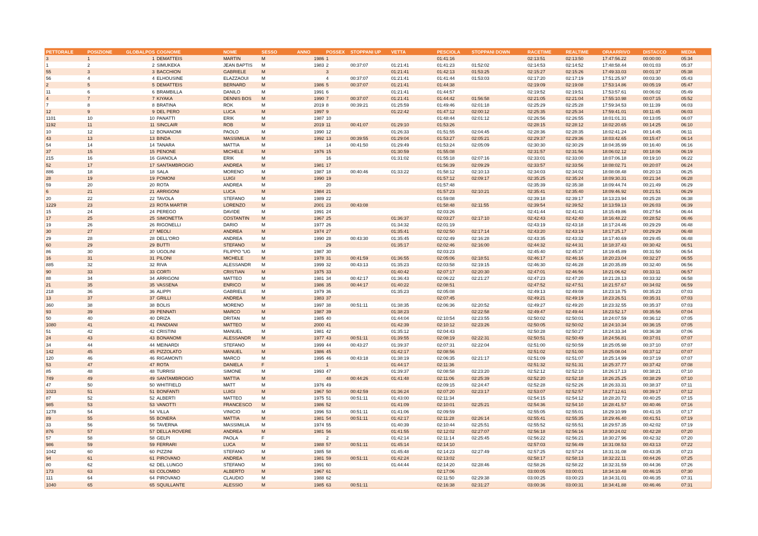| PETTORALE | POSIZIONE | GLOBALPOS | COGNOME | NOME | SESSO | ANNO | POSSEX | STOPPANI UP | VETTA | PESCIOLA | STOPPANI DOWN | RACETIME | REALTIME | ORAARRIVO | DISTACCO | MEDIA |
| --- | --- | --- | --- | --- | --- | --- | --- | --- | --- | --- | --- | --- | --- | --- | --- | --- |
| 3 | 1 | 1 | DEMATTEIS | MARTIN | M | 1986 | 1 | | | 01:41:16 | | 02:13:51 | 02:13:50 | 17:47:56.22 | 00:00:00 | 05:34 |
| 1 | 2 | 2 | SIMUKEKA | JEAN BAPTIS | M | 1983 | 2 | 00:37:07 | 01:21:41 | 01:41:23 | 01:52:02 | 02:14:53 | 02:14:52 | 17:48:58.44 | 00:01:03 | 05:37 |
| 55 | 3 | 3 | BACCHION | GABRIELE | M | | 3 | | 01:21:41 | 01:42:13 | 01:53:25 | 02:15:27 | 02:15:26 | 17:49:33.03 | 00:01:37 | 05:38 |
| 56 | 4 | 4 | ELHOUSINE | ELAZZAOUI | M | | 4 | 00:37:07 | 01:21:41 | 01:41:44 | 01:53:03 | 02:17:20 | 02:17:19 | 17:51:25.97 | 00:03:30 | 05:43 |
| 2 | 5 | 5 | DEMATTEIS | BERNARD | M | 1986 | 5 | 00:37:07 | 01:21:41 | 01:44:38 | | 02:19:09 | 02:19:08 | 17:53:14.86 | 00:05:19 | 05:47 |
| 11 | 6 | 6 | BRAMBILLA | DANILO | M | 1991 | 6 | | 01:21:41 | 01:44:57 | | 02:19:52 | 02:19:51 | 17:53:57.61 | 00:06:02 | 05:49 |
| 4 | 7 | 7 | KIYAKA | DENNIS BOS | M | 1990 | 7 | 00:37:07 | 01:21:41 | 01:44:42 | 01:56:58 | 02:21:05 | 02:21:04 | 17:55:10.98 | 00:07:15 | 05:52 |
| 7 | 8 | 8 | BRATINA | ROK | M | 2019 | 8 | 00:39:21 | 01:25:59 | 01:49:46 | 02:01:18 | 02:25:29 | 02:25:28 | 17:59:34.53 | 00:11:39 | 06:03 |
| 12 | 9 | 9 | DEL PERO | LUCA | M | 1997 | 9 | | 01:22:42 | 01:47:12 | 02:00:12 | 02:25:35 | 02:25:34 | 17:59:41.01 | 00:11:45 | 06:03 |
| 1101 | 10 | 10 | PANATTI | ERIK | M | 1987 | 10 | | | 01:48:44 | 02:01:12 | 02:26:56 | 02:26:55 | 18:01:01.31 | 00:13:05 | 06:07 |
| 1192 | 11 | 11 | SINCLAIR | ROB | M | 2019 | 11 | 00:41:07 | 01:29:10 | 01:53:26 | | 02:28:15 | 02:28:12 | 18:02:20.65 | 00:14:25 | 06:10 |
| 10 | 12 | 12 | BONANOMI | PAOLO | M | 1990 | 12 | | 01:26:33 | 01:51:55 | 02:04:45 | 02:28:36 | 02:28:35 | 18:02:41.24 | 00:14:45 | 06:11 |
| 43 | 13 | 13 | BINDA | MASSIMILIA | M | 1992 | 13 | 00:39:55 | 01:29:04 | 01:53:27 | 02:05:21 | 02:29:37 | 02:29:36 | 18:03:42.65 | 00:15:47 | 06:14 |
| 54 | 14 | 14 | TANARA | MATTIA | M | | 14 | 00:41:50 | 01:29:49 | 01:53:24 | 02:05:09 | 02:30:30 | 02:30:29 | 18:04:35.99 | 00:16:40 | 06:16 |
| 37 | 15 | 15 | PENONE | MICHELE | M | 1976 | 15 | | 01:30:59 | 01:55:08 | | 02:31:57 | 02:31:56 | 18:06:02.12 | 00:18:06 | 06:19 |
| 215 | 16 | 16 | GIANOLA | ERIK | M | | 16 | | 01:31:02 | 01:55:18 | 02:07:16 | 02:33:01 | 02:33:00 | 18:07:06.18 | 00:19:10 | 06:22 |
| 52 | 17 | 17 | SANTAMBROGIO | ANDREA | M | 1981 | 17 | | | 01:56:39 | 02:09:29 | 02:33:57 | 02:33:56 | 18:08:02.71 | 00:20:07 | 06:24 |
| 886 | 18 | 18 | SALA | MORENO | M | 1987 | 18 | 00:40:46 | 01:33:22 | 01:58:12 | 02:10:13 | 02:34:03 | 02:34:02 | 18:08:08.48 | 00:20:13 | 06:25 |
| 28 | 19 | 19 | POMONI | LUIGI | M | 1990 | 19 | | | 01:57:12 | 02:09:17 | 02:35:25 | 02:35:24 | 18:09:30.31 | 00:21:34 | 06:28 |
| 59 | 20 | 20 | ROTA | ANDREA | M | | 20 | | | 01:57:48 | | 02:35:39 | 02:35:38 | 18:09:44.74 | 00:21:49 | 06:29 |
| 6 | 21 | 21 | ARRIGONI | LUCA | M | 1984 | 21 | | | 01:57:23 | 02:10:21 | 02:35:41 | 02:35:40 | 18:09:46.92 | 00:21:51 | 06:29 |
| 20 | 22 | 22 | TAVOLA | STEFANO | M | 1989 | 22 | | | 01:59:08 | | 02:39:18 | 02:39:17 | 18:13:23.94 | 00:25:28 | 06:38 |
| 1229 | 23 | 23 | ROTA MARTIR | LORENZO | M | 2001 | 23 | 00:43:08 | | 01:58:48 | 02:11:55 | 02:39:54 | 02:39:52 | 18:13:59.13 | 00:26:03 | 06:39 |
| 15 | 24 | 24 | PEREGO | DAVIDE | M | 1991 | 24 | | | 02:03:26 | | 02:41:44 | 02:41:43 | 18:15:49.86 | 00:27:54 | 06:44 |
| 17 | 25 | 25 | SIMONETTA | COSTANTIN | M | 1967 | 25 | | 01:36:37 | 02:03:27 | 02:17:10 | 02:42:43 | 02:42:40 | 18:16:48.22 | 00:28:52 | 06:46 |
| 19 | 26 | 26 | RIGONELLI | DARIO | M | 1977 | 26 | | 01:34:32 | 02:01:19 | | 02:43:19 | 02:43:18 | 18:17:24.46 | 00:29:29 | 06:48 |
| 30 | 27 | 27 | MEOLI | ANDREA | M | 1974 | 27 | | 01:35:41 | 02:02:50 | 02:17:14 | 02:43:20 | 02:43:19 | 18:17:25.17 | 00:29:29 | 06:48 |
| 29 | 28 | 28 | DELL'ORO | ANDREA | M | 1990 | 28 | 00:43:30 | 01:35:45 | 02:02:49 | 02:16:28 | 02:43:35 | 02:43:32 | 18:17:40.69 | 00:29:45 | 06:48 |
| 60 | 29 | 29 | BUTTI | STEFANO | M | | 29 | | 01:35:17 | 02:02:46 | 02:16:00 | 02:44:32 | 02:44:31 | 18:18:37.43 | 00:30:42 | 06:51 |
| 86 | 30 | 30 | UGOLINI | FILIPPO "UG | M | 1987 | 30 | | | 02:03:23 | | 02:45:40 | 02:45:37 | 18:19:45.89 | 00:31:50 | 06:54 |
| 16 | 31 | 31 | PILONI | MICHELE | M | 1978 | 31 | 00:41:59 | 01:36:55 | 02:05:06 | 02:18:51 | 02:46:17 | 02:46:16 | 18:20:23.04 | 00:32:27 | 06:55 |
| 885 | 32 | 32 | RIVA | ALESSANDR | M | 1999 | 32 | 00:43:13 | 01:35:23 | 02:03:58 | 02:19:15 | 02:46:30 | 02:46:28 | 18:20:35.89 | 00:32:40 | 06:56 |
| 90 | 33 | 33 | CORTI | CRISTIAN | M | 1975 | 33 | | 01:40:42 | 02:07:17 | 02:20:30 | 02:47:01 | 02:46:56 | 18:21:06.62 | 00:33:11 | 06:57 |
| 88 | 34 | 34 | ARRIGONI | MATTEO | M | 1981 | 34 | 00:42:17 | 01:36:43 | 02:06:22 | 02:21:27 | 02:47:23 | 02:47:20 | 18:21:28.13 | 00:33:32 | 06:58 |
| 21 | 35 | 35 | VASSENA | ENRICO | M | 1986 | 35 | 00:44:17 | 01:40:22 | 02:08:51 | | 02:47:52 | 02:47:51 | 18:21:57.67 | 00:34:02 | 06:59 |
| 218 | 36 | 36 | ALIPPI | GABRIELE | M | 1979 | 36 | | 01:35:23 | 02:05:08 | | 02:49:13 | 02:49:08 | 18:23:18.75 | 00:35:23 | 07:03 |
| 13 | 37 | 37 | GRILLI | ANDREA | M | 1983 | 37 | | | 02:07:45 | | 02:49:21 | 02:49:19 | 18:23:26.51 | 00:35:31 | 07:03 |
| 360 | 38 | 38 | BOLIS | MORENO | M | 1997 | 38 | 00:51:11 | 01:38:35 | 02:06:36 | 02:20:52 | 02:49:27 | 02:49:20 | 18:23:32.55 | 00:35:37 | 07:03 |
| 93 | 39 | 39 | PENNATI | MARCO | M | 1987 | 39 | | 01:38:23 | | 02:22:58 | 02:49:47 | 02:49:44 | 18:23:52.17 | 00:35:56 | 07:04 |
| 50 | 40 | 40 | DRIZA | DRITAN | M | 1985 | 40 | | 01:44:04 | 02:10:54 | 02:23:55 | 02:50:02 | 02:50:01 | 18:24:07.59 | 00:36:12 | 07:05 |
| 1080 | 41 | 41 | PANDIANI | MATTEO | M | 2000 | 41 | | 01:42:39 | 02:10:12 | 02:23:26 | 02:50:05 | 02:50:02 | 18:24:10.34 | 00:36:15 | 07:05 |
| 51 | 42 | 42 | CRISTINI | MANUEL | M | 1981 | 42 | | 01:35:12 | 02:04:43 | | 02:50:28 | 02:50:27 | 18:24:33.34 | 00:36:38 | 07:06 |
| 24 | 43 | 43 | BONANOMI | ALESSANDR | M | 1977 | 43 | 00:51:11 | 01:39:55 | 02:08:19 | 02:22:31 | 02:50:51 | 02:50:49 | 18:24:56.81 | 00:37:01 | 07:07 |
| 34 | 44 | 44 | MEINARDI | STEFANO | M | 1999 | 44 | 00:43:27 | 01:39:37 | 02:07:31 | 02:22:04 | 02:51:00 | 02:50:59 | 18:25:05.98 | 00:37:10 | 07:07 |
| 142 | 45 | 45 | PIZZOLATO | MANUEL | M | 1986 | 45 | | 01:42:17 | 02:08:56 | | 02:51:02 | 02:51:00 | 18:25:08.04 | 00:37:12 | 07:07 |
| 120 | 46 | 46 | RIGAMONTI | MARCO | M | 1995 | 46 | 00:43:18 | 01:38:19 | 02:06:35 | 02:21:17 | 02:51:09 | 02:51:07 | 18:25:14.99 | 00:37:19 | 07:07 |
| 53 | 47 | 47 | ROTA | DANIELA | F | | 1 | | 01:44:17 | 02:11:36 | | 02:51:32 | 02:51:31 | 18:25:37.77 | 00:37:42 | 07:08 |
| 85 | 48 | 48 | TURRISI | SIMONE | M | 1993 | 47 | | 01:39:37 | 02:08:58 | 02:23:20 | 02:52:12 | 02:52:10 | 18:26:17.13 | 00:38:21 | 07:10 |
| 749 | 49 | 49 | SANTAMBROGIO | MATTIA | M | | 48 | 00:44:26 | 01:41:48 | 02:11:06 | 02:25:39 | 02:52:20 | 02:52:18 | 18:26:25.25 | 00:38:29 | 07:10 |
| 47 | 50 | 50 | WHITFIELD | MATT | M | 1976 | 49 | | | 02:09:15 | 02:24:47 | 02:52:28 | 02:52:26 | 18:26:33.31 | 00:38:37 | 07:11 |
| 1023 | 51 | 51 | BONFANTI | LUIGI | M | 1967 | 50 | 00:42:59 | 01:36:24 | 02:07:20 | 02:23:17 | 02:53:07 | 02:52:57 | 18:27:12.61 | 00:39:17 | 07:12 |
| 87 | 52 | 52 | ALBERTI | MATTEO | M | 1975 | 51 | 00:51:11 | 01:43:00 | 02:11:34 | | 02:54:15 | 02:54:12 | 18:28:20.72 | 00:40:25 | 07:15 |
| 985 | 53 | 53 | VANOTTI | FRANCESCO | M | 1986 | 52 | | 01:41:09 | 02:10:01 | 02:25:21 | 02:54:36 | 02:54:10 | 18:28:41.57 | 00:40:46 | 07:16 |
| 1278 | 54 | 54 | VILLA | VINICIO | M | 1996 | 53 | 00:51:11 | 01:41:06 | 02:09:59 | | 02:55:05 | 02:55:01 | 18:29:10.99 | 00:41:15 | 07:17 |
| 89 | 55 | 55 | BONERA | MATTIA | M | 1981 | 54 | 00:51:11 | 01:42:17 | 02:11:28 | 02:26:14 | 02:55:41 | 02:55:35 | 18:29:46.40 | 00:41:51 | 07:19 |
| 33 | 56 | 56 | TAVERNA | MASSIMILIA | M | 1974 | 55 | | 01:40:39 | 02:10:44 | 02:25:51 | 02:55:52 | 02:55:51 | 18:29:57.35 | 00:42:02 | 07:19 |
| 876 | 57 | 57 | DELLA ROVERE | ANDREA | M | 1981 | 56 | | 01:41:55 | 02:12:02 | 02:27:07 | 02:56:18 | 02:56:16 | 18:30:24.02 | 00:42:28 | 07:20 |
| 57 | 58 | 58 | GELPI | PAOLA | F | | 2 | | 01:42:14 | 02:11:14 | 02:25:45 | 02:56:22 | 02:56:21 | 18:30:27.96 | 00:42:32 | 07:20 |
| 986 | 59 | 59 | FERRARI | LUCA | M | 1988 | 57 | 00:51:11 | 01:45:14 | 02:14:10 | | 02:57:03 | 02:56:49 | 18:31:08.53 | 00:43:13 | 07:22 |
| 1042 | 60 | 60 | PIZZINI | STEFANO | M | 1985 | 58 | | 01:45:48 | 02:14:23 | 02:27:49 | 02:57:25 | 02:57:24 | 18:31:31.08 | 00:43:35 | 07:23 |
| 94 | 61 | 61 | PIROVANO | ANDREA | M | 1981 | 59 | 00:51:11 | 01:42:24 | 02:13:02 | | 02:58:17 | 02:58:13 | 18:32:22.11 | 00:44:26 | 07:25 |
| 80 | 62 | 62 | DEL LUNGO | STEFANO | M | 1991 | 60 | | 01:44:44 | 02:14:20 | 02:28:46 | 02:58:26 | 02:58:22 | 18:32:31.59 | 00:44:36 | 07:26 |
| 173 | 63 | 63 | COLOMBO | ALBERTO | M | 1967 | 61 | | | 02:17:06 | | 03:00:05 | 03:00:01 | 18:34:10.48 | 00:46:15 | 07:30 |
| 111 | 64 | 64 | PIROVANO | CLAUDIO | M | 1988 | 62 | | | 02:11:50 | 02:29:38 | 03:00:25 | 03:00:23 | 18:34:31.01 | 00:46:35 | 07:31 |
| 1040 | 65 | 65 | SQUILLANTE | ALESSIO | M | 1985 | 63 | 00:51:11 | | 02:16:38 | 02:31:27 | 03:00:36 | 03:00:31 | 18:34:41.88 | 00:46:46 | 07:31 |